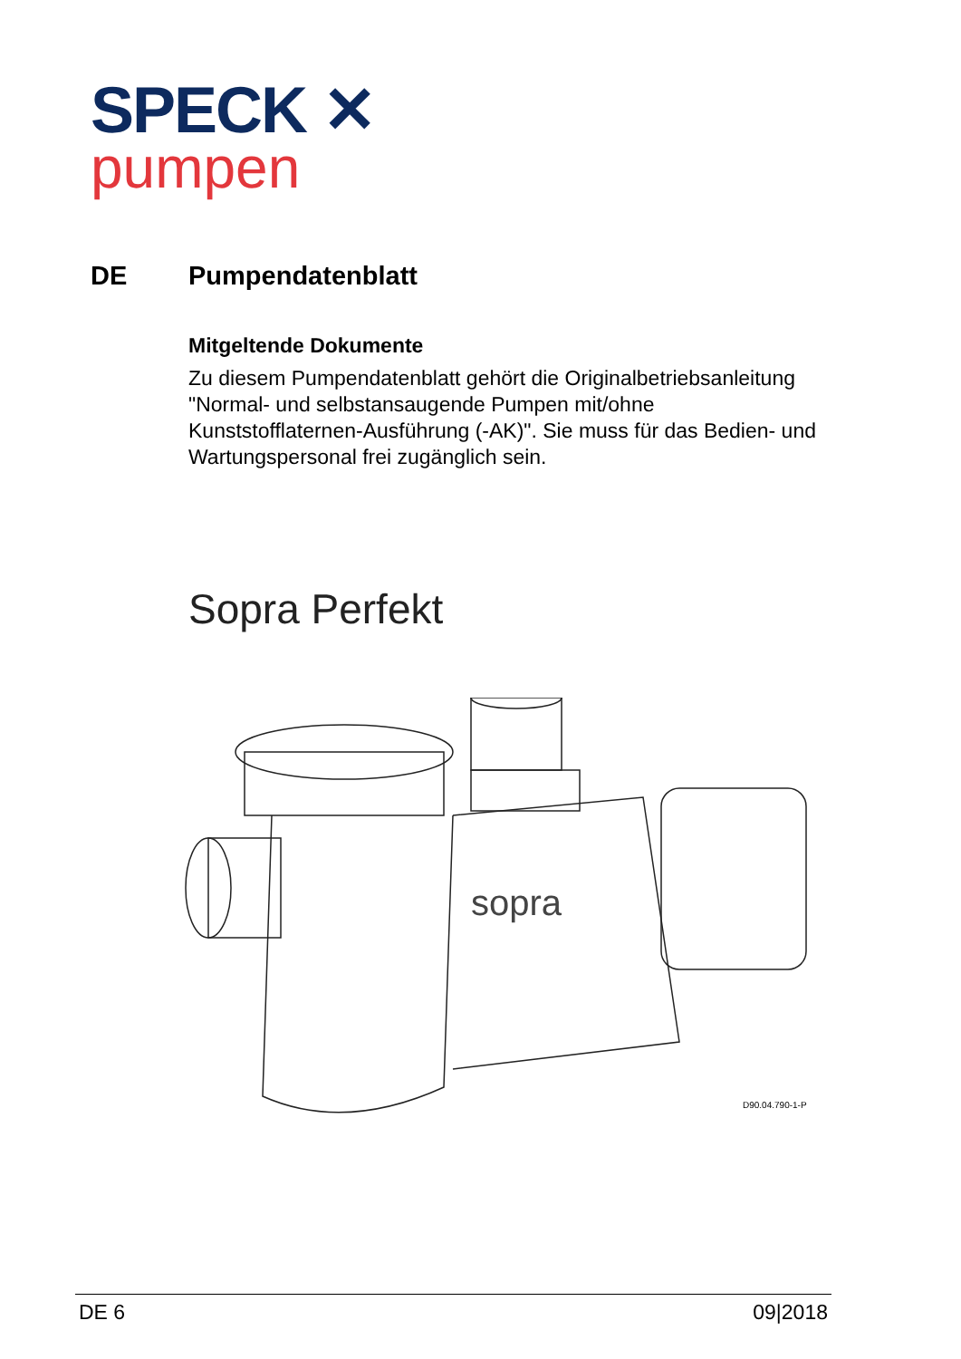SPECK ✕
pumpen
DE Pumpendatenblatt
Mitgeltende Dokumente
Zu diesem Pumpendatenblatt gehört die Originalbetriebsanleitung "Normal- und selbstansaugende Pumpen mit/ohne Kunststofflaternen-Ausführung (-AK)". Sie muss für das Bedien- und Wartungspersonal frei zugänglich sein.
Sopra Perfekt
sopra
D90.04.790-1-P
DE 6 09|2018